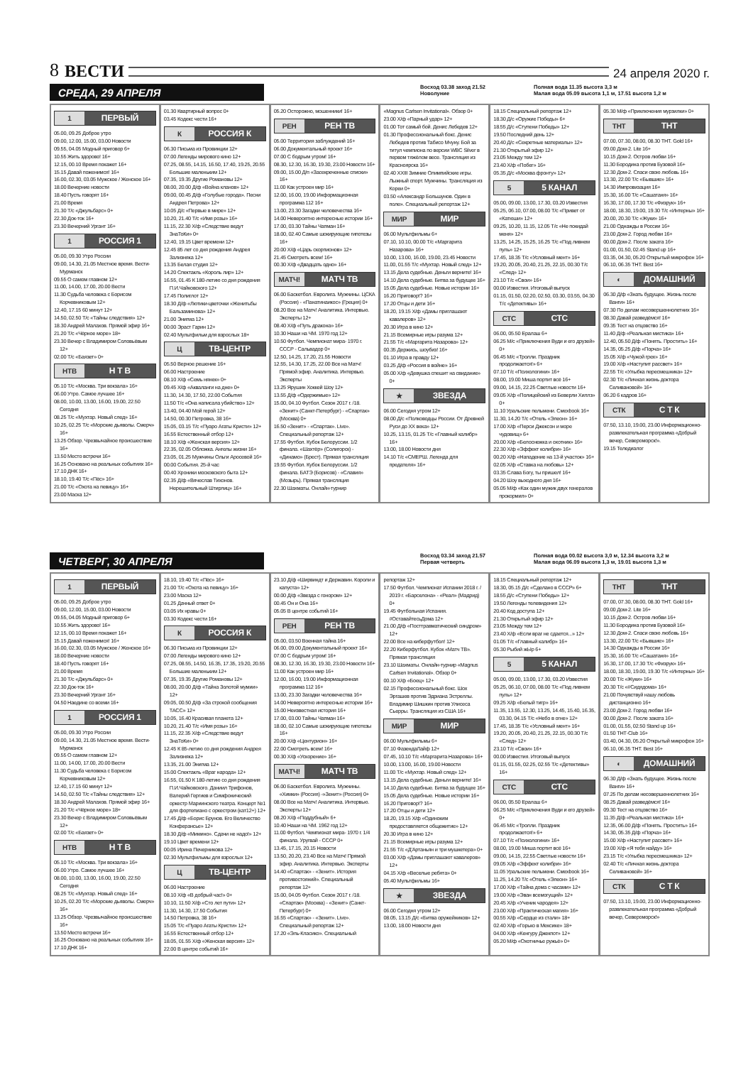8 ВЕСТИ
24 апреля 2020 г.
СРЕДА, 29 АПРЕЛЯ
Восход 03.38 заход 21.52
Новолуние
Полная вода 11.35 высота 3,3 м
Малая вода 05.09 высота 1,1 м, 17.51 высота 1,2 м
1 ПЕРВЫЙ
05.00, 09.25 Доброе утро
09.00, 12.00, 15.00, 03.00 Новости
09.55, 04.05 Модный приговор 6+
10.55 Жить здорово! 16+
12.15, 00.10 Время покажет 16+
15.15 Давай поженимся! 16+
16.00, 02.30, 03.05 Мужское / Женское 16+
18.00 Вечерние новости
18.40 Пусть говорят 16+
21.00 Время
21.30 Т/с «Джульбарс» 0+
22.30 Док-ток 16+
23.30 Вечерний Ургант 16+
1 РОССИЯ 1
05.00, 09.30 Утро России
09.00, 14.30, 21.05 Местное время. Вести-Мурманск
09.55 О самом главном 12+
11.00, 14.00, 17.00, 20.00 Вести
11.30 Судьба человека с Борисом Корчевниковым 12+
12.40, 17.15 60 минут 12+
14.50, 02.50 Т/с «Тайны следствия» 12+
18.30 Андрей Малахов. Прямой эфир 16+
21.20 Т/с «Чёрное море» 18+
23.30 Вечер с Владимиром Соловьёвым 12+
02.00 Т/с «Баязет» 0+
НТВ Н Т В
05.10 Т/с «Москва. Три вокзала» 16+
06.00 Утро. Самое лучшее 16+
08.00, 10.00, 13.00, 16.00, 19.00, 22.50 Сегодня
08.25 Т/с «Мухтар. Новый след» 16+
10.25, 02.25 Т/с «Морские дьяволы. Смерч» 16+
13.25 Обзор. Чрезвычайное происшествие 16+
13.50 Место встречи 16+
16.25 Основано на реальных событиях 16+
17.10 ДНК 16+
18.10, 19.40 Т/с «Пёс» 16+
21.00 Т/с «Охота на певицу» 16+
23.00 Маска 12+
01.30 Квартирный вопрос 0+
03.45 Кодекс чести 16+
К РОССИЯ К
06.30 Письма из Провинции 12+
07.00 Легенды мирового кино 12+
07.25, 08.55, 14.15, 16.50, 17.40, 19.25, 20.55 Большие маленьким 12+
07.35, 19.35 Другие Романовы 12+
08.00, 20.00 Д/ф «Война кланов» 12+
09.00, 00.45 Д/ф «Голубые города». Песни Андрея Петрова» 12+
10.05 Д/с «Первые в мире» 12+
10.20, 21.40 Т/с «Имя розы» 16+
11.15, 22.30 Х/ф «Следствие ведут ЗнаТоКи» 0+
12.40, 19.15 Цвет времени 12+
12.45 85 лет со дня рождения Андрея Зализняка 12+
13.35 Белая студия 12+
14.20 Спектакль «Король лир» 12+
16.55, 01.45 К 180-летию со дня рождения П.И.Чайковского 12+
17.45 Полиглот 12+
18.30 Д/ф «Лютики-цветочки «Женитьбы Бальзаминова» 12+
21.00 Энигма 12+
00.00 Эраст Гарин 12+
02.40 Мультфильм для взрослых 18+
Ц ТВ-ЦЕНТР
05.50 Верное решение 16+
06.00 Настроение
08.10 Х/ф «Семь нянек» 0+
09.45 Х/ф «Акваланги на дне» 0+
11.30, 14.30, 17.50, 22.00 События
11.50 Т/с «Она написала убийство» 12+
13.40, 04.40 Мой герой 12+
14.50, 00.30 Петровка, 38 16+
15.05, 03.15 Т/с «Пуаро Агаты Кристи» 12+
16.55 Естественный отбор 12+
18.10 Х/ф «Женская версия» 12+
22.35, 02.05 Обложка. Ангелы жизни 16+
23.05, 01.25 Мужчины Ольги Аросевой 16+
00.00 События. 25-й час
00.40 Хроники московского быта 12+
02.35 Д/ф «Вячеслав Тихонов. Нерешительный Штирлиц» 16+
05.20 Осторожно, мошенники! 16+
РЕН РЕН ТВ
05.00 Территория заблуждений 16+
06.00 Документальный проект 16+
07.00 С бодрым утром! 16+
08.30, 12.30, 16.30, 19.30, 23.00 Новости 16+
09.00, 15.00 Д/п «Засекреченные списки» 16+
11.00 Как устроен мир 16+
12.00, 16.00, 19.00 Информационная программа 112 16+
13.00, 23.30 Загадки человечества 16+
14.00 Невероятно интересные истории 16+
17.00, 03.30 Тайны Чапман 16+
18.00, 02.40 Самые шокирующие гипотезы 16+
20.00 Х/ф «Царь скорпионов» 12+
21.45 Смотреть всем! 16+
00.30 Х/ф «Двадцать одно» 16+
МАТЧ! МАТЧ ТВ
06.00 Баскетбол. Евролига. Мужчины. ЦСКА (Россия) - «Панатинаикос» (Греция) 0+
08.20 Все на Матч! Аналитика. Интервью. Эксперты 12+
08.40 Х/ф «Путь дракона» 16+
10.30 Наши на ЧМ. 1970 год 12+
10.50 Футбол. Чемпионат мира- 1970 г. СССР - Сальвадор 0+
12.50, 14.25, 17.20, 21.55 Новости
12.55, 14.30, 17.25, 22.00 Все на Матч! Прямой эфир. Аналитика. Интервью. Эксперты
13.25 Ярушин Хоккей Шоу 12+
13.55 Д/ф «Одержимые» 12+
15.00, 04.10 Футбол. Сезон 2017 г. /18. «Зенит» (Санкт-Петербург) - «Спартак» (Москва) 0+
16.50 «Зенит» - «Спартак». Live». Специальный репортаж 12+
17.55 Футбол. Кубок Белоруссии. 1/2 финала. «Шахтёр» (Солигорск) - «Динамо» (Брест). Прямая трансляция
19.55 Футбол. Кубок Белоруссии. 1/2 финала. БАТЭ (Борисов) - «Славия» (Мозырь). Прямая трансляция
22.30 Шахматы. Онлайн-турнир
«Magnus Carlsen Invitational». Обзор 0+
23.00 Х/ф «Парный удар» 12+
01.00 Тот самый бой. Денис Лебедев 12+
01.30 Профессиональный бокс. Денис Лебедев против Табисо Мчуну. Бой за титул чемпиона по версии WBC Silver в первом тяжёлом весе. Трансляция из Красноярска 16+
02.40 XXIII Зимние Олимпийские игры. Лыжный спорт. Мужчины. Трансляция из Кореи 0+
03.50 «Александр Большунов. Один в поле». Специальный репортаж 12+
МИР МИР
06.00 Мультфильмы 6+
07.10, 10.10, 00.00 Т/с «Маргарита Назарова» 16+
10.00, 13.00, 16.00, 19.00, 23.45 Новости
11.00, 01.55 Т/с «Мухтар. Новый след» 12+
13.15 Дела судебные. Деньги верните! 16+
14.10 Дела судебные. Битва за будущее 16+
15.05 Дела судебные. Новые истории 16+
16.20 Приговор!? 16+
17.20 Отцы и дети 16+
18.20, 19.15 Х/ф «Дамы приглашают кавалеров» 12+
20.30 Игра в кино 12+
21.15 Всемирные игры разума 12+
21.55 Т/с «Маргарита Назарова» 12+
00.35 Держись, шоубиз! 16+
01.10 Игра в правду 12+
03.25 Д/ф «Россия в войне» 16+
05.00 Х/ф «Девушка спешит на свидание» 0+
★ ЗВЕЗДА
06.00 Сегодня утром 12+
08.00 Д/с «Полководцы России. От Древней Руси до XX века» 12+
10.25, 13.15, 01.25 Т/с «Главный калибр» 16+
13.00, 18.00 Новости дня
14.10 Т/с «СМЕРШ. Легенда для предателя» 16+
18.15 Специальный репортаж 12+
18.30 Д/с «Оружие Победы» 6+
18.55 Д/с «Ступени Победы» 12+
19.50 Последний день 12+
20.40 Д/с «Секретные материалы» 12+
21.30 Открытый эфир 12+
23.05 Между тем 12+
23.40 Х/ф «Побег» 16+
05.35 Д/с «Москва фронту» 12+
5 5 КАНАЛ
05.00, 09.00, 13.00, 17.30, 03.20 Известия
05.25, 06.10, 07.00, 08.00 Т/с «Привет от «Катюши» 12+
09.25, 10.20, 11.15, 12.05 Т/с «Не покидай меня» 12+
13.25, 14.25, 15.25, 16.25 Т/с «Под ливнем пуль» 12+
17.45, 18.35 Т/с «Условный мент» 16+
19.20, 20.05, 20.40, 21.25, 22.15, 00.30 Т/с «След» 12+
23.10 Т/с «Свои» 16+
00.00 Известия. Итоговый выпуск
01.15, 01.50, 02.20, 02.50, 03.30, 03.55, 04.30 Т/с «Детективы» 16+
СТС СТС
06.00, 05.50 Ералаш 6+
06.25 М/с «Приключения Вуди и его друзей» 0+
06.45 М/с «Тролли. Праздник продолжается!» 6+
07.10 Т/с «Психологини» 16+
08.00, 19.00 Миша портит всё 16+
09.00, 14.15, 22.25 Светлые новости 16+
09.05 Х/ф «Полицейский из Беверли Хиллз» 0+
11.10 Уральские пельмени. Смехbook 16+
11.30, 14.20 Т/с «Отель «Элеон» 16+
17.00 Х/ф «Перси Джексон и море чудовищ» 6+
20.00 Х/ф «Белоснежка и охотник» 16+
22.30 Х/ф «Эффект колибри» 16+
00.20 Х/ф «Нападение на 13-й участок» 16+
02.05 Х/ф «Ставка на любовь» 12+
03.35 Слава Богу, ты пришел! 16+
04.20 Шоу выходного дня 16+
05.05 М/ф «Как один мужик двух генералов прокормил» 0+
05.30 М/ф «Приключения мурзилки» 0+
ТНТ ТНТ
07.00, 07.30, 08.00, 08.30 ТНТ. Gold 16+
09.00 Дом-2. Lite 16+
10.15 Дом-2. Остров любви 16+
11.30 Бородина против Бузовой 16+
12.30 Дом-2. Спаси свою любовь 16+
13.30, 22.00 Т/с «Бывшие» 16+
14.30 Импровизация 16+
15.30, 16.00 Т/с «Сашатаня» 16+
16.30, 17.00, 17.30 Т/с «Физрук» 16+
18.00, 18.30, 19.00, 19.30 Т/с «Интерны» 16+
20.00, 20.30 Т/с «Жуки» 16+
21.00 Однажды в России 16+
23.00 Дом-2. Город любви 16+
00.00 Дом-2. После заката 16+
01.00, 01.50, 02.45 Stand up 16+
03.35, 04.30, 05.20 Открытый микрофон 16+
06.10, 06.35 ТНТ. Best 16+
◐ ДОМАШНИЙ
06.30 Д/ф «Знать будущее. Жизнь после Ванги» 16+
07.30 По делам несовершеннолетних 16+
08.30 Давай разведёмся! 16+
09.35 Тест на отцовство 16+
11.40 Д/ф «Реальная мистика» 16+
12.40, 05.50 Д/ф «Понять. Простить» 16+
14.35, 05.25 Д/ф «Порча» 16+
15.05 Х/ф «Чужой грех» 16+
19.00 Х/ф «Наступит рассвет» 16+
22.55 Т/с «Улыбка пересмешника» 12+
02.30 Т/с «Личная жизнь доктора Селивановой» 16+
06.20 6 кадров 16+
СТК С Т К
07.50, 13.10, 19.00, 23.00 Информационно-развлекательная программа «Добрый вечер, Североморск!».
19.15 Теледиалог
ЧЕТВЕРГ, 30 АПРЕЛЯ
Восход 03.34 заход 21.57
Первая четверть
Полная вода 00.02 высота 3,0 м, 12.34 высота 3,2 м
Малая вода 06.09 высота 1,3 м, 19.01 высота 1,3 м
1 ПЕРВЫЙ
05.00, 09.25 Доброе утро
09.00, 12.00, 15.00, 03.00 Новости
09.55, 04.05 Модный приговор 6+
10.55 Жить здорово! 16+
12.15, 00.10 Время покажет 16+
15.15 Давай поженимся! 16+
16.00, 02.30, 03.05 Мужское / Женское 16+
18.00 Вечерние новости
18.40 Пусть говорят 16+
21.00 Время
21.30 Т/с «Джульбарс» 0+
22.30 Док-ток 16+
23.30 Вечерний Ургант 16+
04.50 Наедине со всеми 16+
1 РОССИЯ 1
05.00, 09.30 Утро России
09.00, 14.30, 21.05 Местное время. Вести-Мурманск
09.55 О самом главном 12+
11.00, 14.00, 17.00, 20.00 Вести
11.30 Судьба человека с Борисом Корчевниковым 12+
12.40, 17.15 60 минут 12+
14.50, 02.50 Т/с «Тайны следствия» 12+
18.30 Андрей Малахов. Прямой эфир 16+
21.20 Т/с «Чёрное море» 18+
23.30 Вечер с Владимиром Соловьёвым 12+
02.00 Т/с «Баязет» 0+
НТВ Н Т В
05.10 Т/с «Москва. Три вокзала» 16+
06.00 Утро. Самое лучшее 16+
08.00, 10.00, 13.00, 16.00, 19.00, 22.50 Сегодня
08.25 Т/с «Мухтар. Новый след» 16+
10.25, 02.20 Т/с «Морские дьяволы. Смерч» 16+
13.25 Обзор. Чрезвычайное происшествие 16+
13.50 Место встречи 16+
16.25 Основано на реальных событиях 16+
17.10 ДНК 16+
18.10, 19.40 Т/с «Пёс» 16+
21.00 Т/с «Охота на певицу» 16+
23.00 Маска 12+
01.25 Дачный ответ 0+
03.05 Их нравы 0+
03.30 Кодекс чести 16+
К РОССИЯ К
06.30 Письма из Провинции 12+
07.00 Легенды мирового кино 12+
07.25, 08.55, 14.50, 16.35, 17.35, 19.20, 20.55 Большие маленьким 12+
07.35, 19.35 Другие Романовы 12+
08.00, 20.00 Д/ф «Тайна Золотой мумии» 12+
09.05, 00.50 Д/ф «За строкой сообщения ТАСС» 12+
10.05, 16.40 Красивая планета 12+
10.20, 21.40 Т/с «Имя розы» 16+
11.15, 22.35 Х/ф «Следствие ведут ЗнаТоКи» 0+
12.45 К 85-летию со дня рождения Андрея Зализняка 12+
13.35, 21.00 Энигма 12+
15.00 Спектакль «Враг народа» 12+
16.55, 01.50 К 180-летию со дня рождения П.И.Чайковского. Даниил Трифонов, Валерий Гергиев и Симфонический оркестр Мариинского театра. Концерт №1 для фортепиано с оркестром (кат12+) 12+
17.45 Д/ф «Борис Брунов. Его Величество Конферансье» 12+
18.30 Д/ф «Мимино». Сдачи не надо!» 12+
19.10 Цвет времени 12+
00.05 Ирина Печерникова 12+
02.30 Мультфильмы для взрослых 12+
Ц ТВ-ЦЕНТР
06.00 Настроение
08.10 Х/ф «В добрый час!» 0+
10.10, 11.50 Х/ф «Сто лет пути» 12+
11.30, 14.30, 17.50 События
14.50 Петровка, 38 16+
15.05 Т/с «Пуаро Агаты Кристи» 12+
16.55 Естественный отбор 12+
18.05, 01.55 Х/ф «Женская версия» 12+
22.00 В центре событий 16+
23.10 Д/ф «Ширвиндт и Державин. Короли и капуста» 12+
00.00 Д/ф «Звезда с гонором» 12+
00.45 Он и Она 16+
05.05 В центре событий 16+
РЕН РЕН ТВ
05.00, 03.50 Военная тайна 16+
06.00, 09.00 Документальный проект 16+
07.00 С бодрым утром! 16+
08.30, 12.30, 16.30, 19.30, 23.00 Новости 16+
11.00 Как устроен мир 16+
12.00, 16.00, 19.00 Информационная программа 112 16+
13.00, 23.30 Загадки человечества 16+
14.00 Невероятно интересные истории 16+
15.00 Неизвестная история 16+
17.00, 03.00 Тайны Чапман 16+
18.00, 02.10 Самые шокирующие гипотезы 16+
20.00 Х/ф «Центурион» 16+
22.00 Смотреть всем! 16+
00.30 Х/ф «Ускорение» 16+
МАТЧ! МАТЧ ТВ
06.00 Баскетбол. Евролига. Мужчины. «Химки» (Россия) -»Зенит» (Россия) 0+
08.00 Все на Матч! Аналитика. Интервью. Эксперты 12+
08.20 Х/ф «Поддубный» 6+
10.40 Наши на ЧМ. 1962 год 12+
11.00 Футбол. Чемпионат мира- 1970 г. 1/4 финала. Уругвай - СССР 0+
13.45, 17.15, 20.15 Новости
13.50, 20.20, 23.40 Все на Матч! Прямой эфир. Аналитика. Интервью. Эксперты
14.40 «Спартак» - «Зенит». История противостояний». Специальный репортаж 12+
15.00, 04.05 Футбол. Сезон 2017 г. /18. «Спартак» (Москва) - «Зенит» (Санкт-Петербург) 0+
16.55 «Спартак» - «Зенит». Live». Специальный репортаж 12+
17.20 «Эль-Класико». Специальный
репортаж 12+
17.50 Футбол. Чемпионат Испании 2018 г. / 2019 г. «Барселона» - «Реал» (Мадрид) 0+
19.45 Футбольная Испания. #ОставайтесьДома 12+
21.00 Д/ф «Посттравматический синдром» 12+
22.00 Все на киберфутбол! 12+
22.20 Киберфутбол. Кубок «Матч ТВ». Прямая трансляция
23.10 Шахматы. Онлайн-турнир «Magnus Carlsen Invitational». Обзор 0+
00.10 Х/ф «Боец» 12+
02.15 Профессиональный бокс. Шох Эргашев против Эдриана Эстреллы. Владимир Шишкин против Улисеса Сьерры. Трансляция из США 16+
МИР МИР
06.00 Мультфильмы 6+
07.10 ФазендаЛайф 12+
07.45, 10.10 Т/с «Маргарита Назарова» 16+
10.00, 13.00, 16.00, 19.00 Новости
11.00 Т/с «Мухтар. Новый след» 12+
13.15 Дела судебные. Деньги верните! 16+
14.10 Дела судебные. Битва за будущее 16+
15.05 Дела судебные. Новые истории 16+
16.20 Приговор!? 16+
17.20 Отцы и дети 12+
18.20, 19.15 Х/ф «Одиноким предоставляется общежитие» 12+
20.30 Игра в кино 12+
21.15 Всемирные игры разума 12+
21.55 Т/с «Д'Артаньян и три мушкетера» 0+
03.00 Х/ф «Дамы приглашают кавалеров» 12+
04.15 Х/ф «Веселые ребята» 0+
05.40 Мультфильмы 16+
★ ЗВЕЗДА
06.00 Сегодня утром 12+
08.05, 13.15 Д/с «Битва оружейников» 12+
13.00, 18.00 Новости дня
18.15 Специальный репортаж 12+
18.30, 05.15 Д/с «Сделано в СССР» 6+
18.55 Д/с «Ступени Победы» 12+
19.50 Легенды телевидения 12+
20.40 Код доступа 12+
21.30 Открытый эфир 12+
23.05 Между тем 12+
23.40 Х/ф «Если враг не сдается...» 12+
01.05 Т/с «Главный калибр» 16+
05.30 Рыбий жЫр 6+
5 5 КАНАЛ
05.00, 09.00, 13.00, 17.30, 03.20 Известия
05.25, 06.10, 07.00, 08.00 Т/с «Под ливнем пуль» 12+
09.25 Х/ф «Белый тигр» 16+
11.35, 13.55, 12.30, 13.25, 14.45, 15.40, 16.35, 03.30, 04.15 Т/с «Небо в огне» 12+
17.45, 18.35 Т/с «Условный мент» 16+
19.20, 20.05, 20.40, 21.25, 22.15, 00.30 Т/с «След» 12+
23.10 Т/с «Свои» 16+
00.00 Известия. Итоговый выпуск
01.15, 01.55, 02.25, 02.55 Т/с «Детективы» 16+
СТС СТС
06.00, 05.50 Ералаш 6+
06.25 М/с «Приключения Вуди и его друзей» 0+
06.45 М/с «Тролли. Праздник продолжается!» 6+
07.10 Т/с «Психологини» 16+
08.00, 19.00 Миша портит всё 16+
09.00, 14.15, 22.55 Светлые новости 16+
09.05 Х/ф «Эффект колибри» 16+
11.05 Уральские пельмени. Смехbook 16+
11.25, 14.20 Т/с «Отель «Элеон» 16+
17.00 Х/ф «Тайна дома с часами» 12+
19.00 Х/ф «Эван всемогущий» 12+
20.45 Х/ф «Ученик чародея» 12+
23.00 Х/ф «Практическая магия» 16+
00.55 Х/ф «Сердце из стали» 18+
02.40 Х/ф «Горько в Мексике» 18+
04.00 Х/ф «Кенгуру Джекпот» 12+
05.20 М/ф «Охотничье ружьё» 0+
ТНТ ТНТ
07.00, 07.30, 08.00, 08.30 ТНТ. Gold 16+
09.00 Дом-2. Lite 16+
10.15 Дом-2. Остров любви 16+
11.30 Бородина против Бузовой 16+
12.30 Дом-2. Спаси свою любовь 16+
13.30, 22.00 Т/с «Бывшие» 16+
14.30 Однажды в России 16+
15.30, 16.00 Т/с «Сашатаня» 16+
16.30, 17.00, 17.30 Т/с «Физрук» 16+
18.00, 18.30, 19.00, 19.30 Т/с «Интерны» 16+
20.00 Т/с «Жуки» 16+
20.30 Т/с «#Сидядома» 16+
21.00 Почувствуй нашу любовь дистанционно 16+
23.00 Дом-2. Город любви 16+
00.00 Дом-2. После заката 16+
01.00, 01.55, 02.50 Stand up 16+
01.50 ТНТ-Club 16+
03.40, 04.30, 05.20 Открытый микрофон 16+
06.10, 06.35 ТНТ. Best 16+
◐ ДОМАШНИЙ
06.30 Д/ф «Знать будущее. Жизнь после Ванги» 16+
07.25 По делам несовершеннолетних 16+
08.25 Давай разведёмся! 16+
09.30 Тест на отцовство 16+
11.35 Д/ф «Реальная мистика» 16+
12.35, 06.00 Д/ф «Понять. Простить» 16+
14.30, 05.35 Д/ф «Порча» 16+
15.00 Х/ф «Наступит рассвет» 16+
19.00 Х/ф «Я тебя найду» 16+
23.15 Т/с «Улыбка пересмешника» 12+
02.40 Т/с «Личная жизнь доктора Селивановой» 16+
СТК С Т К
07.50, 13.10, 19.00, 23.00 Информационно-развлекательная программа «Добрый вечер, Североморск!»